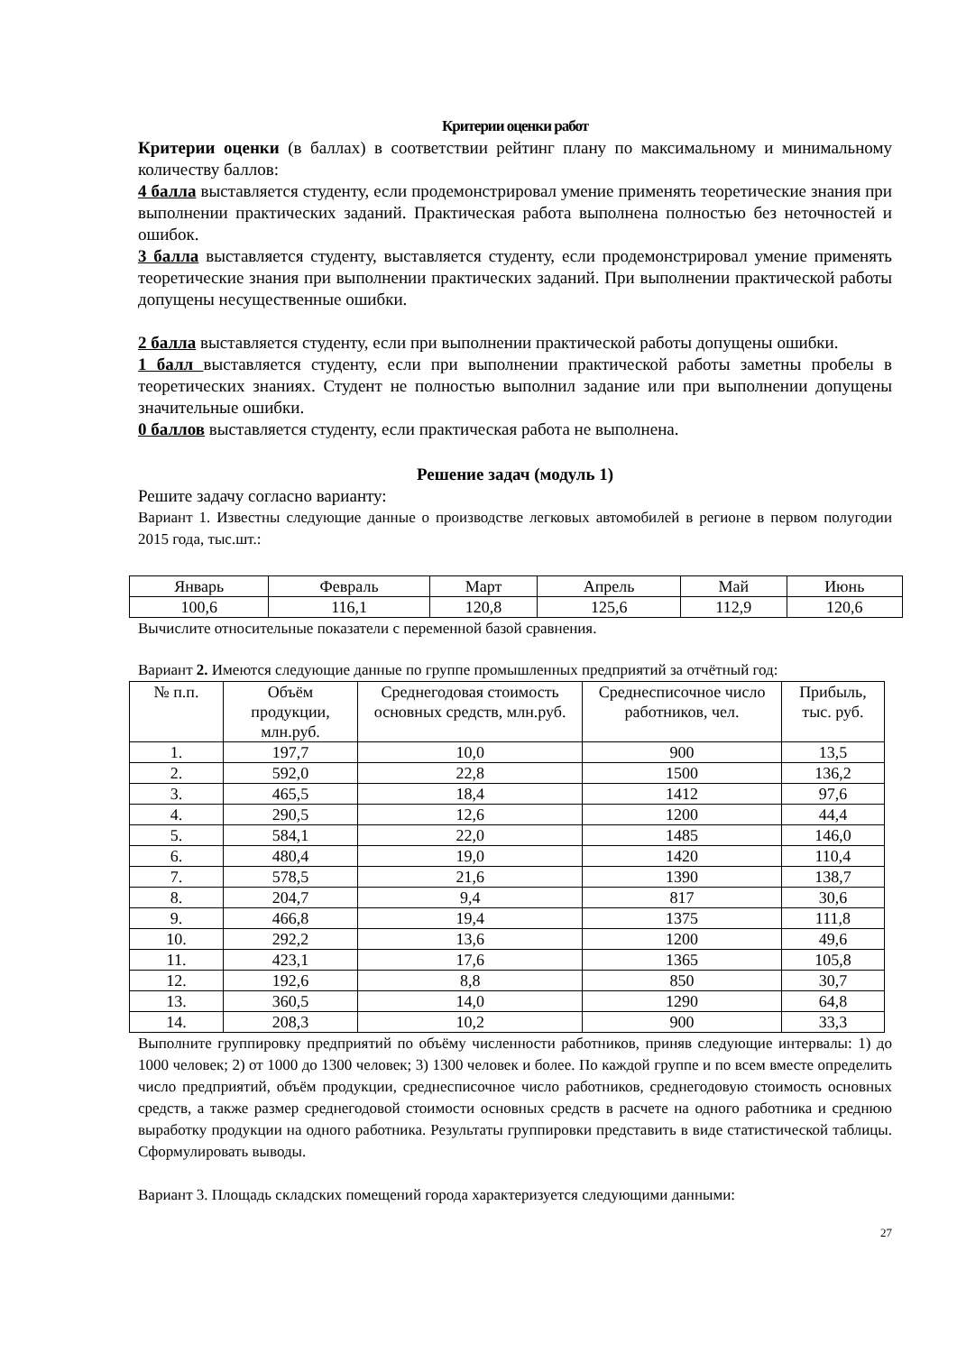Критерии оценки работ
Критерии оценки (в баллах) в соответствии рейтинг плану по максимальному и минимальному количеству баллов:
4 балла выставляется студенту, если продемонстрировал умение применять теоретические знания при выполнении практических заданий. Практическая работа выполнена полностью без неточностей и ошибок.
3 балла выставляется студенту, выставляется студенту, если продемонстрировал умение применять теоретические знания при выполнении практических заданий. При выполнении практической работы допущены несущественные ошибки.
2 балла выставляется студенту, если при выполнении практической работы допущены ошибки.
1 балл выставляется студенту, если при выполнении практической работы заметны пробелы в теоретических знаниях. Студент не полностью выполнил задание или при выполнении допущены значительные ошибки.
0 баллов выставляется студенту, если практическая работа не выполнена.
Решение задач (модуль 1)
Решите задачу согласно варианту:
Вариант 1. Известны следующие данные о производстве легковых автомобилей в регионе в первом полугодии 2015 года, тыс.шт.:
| Январь | Февраль | Март | Апрель | Май | Июнь |
| 100,6 | 116,1 | 120,8 | 125,6 | 112,9 | 120,6 |
Вычислите относительные показатели с переменной базой сравнения.
Вариант 2. Имеются следующие данные по группе промышленных предприятий за отчётный год:
| № п.п. | Объём продукции, млн.руб. | Среднегодовая стоимость основных средств, млн.руб. | Среднесписочное число работников, чел. | Прибыль, тыс. руб. |
| --- | --- | --- | --- | --- |
| 1. | 197,7 | 10,0 | 900 | 13,5 |
| 2. | 592,0 | 22,8 | 1500 | 136,2 |
| 3. | 465,5 | 18,4 | 1412 | 97,6 |
| 4. | 290,5 | 12,6 | 1200 | 44,4 |
| 5. | 584,1 | 22,0 | 1485 | 146,0 |
| 6. | 480,4 | 19,0 | 1420 | 110,4 |
| 7. | 578,5 | 21,6 | 1390 | 138,7 |
| 8. | 204,7 | 9,4 | 817 | 30,6 |
| 9. | 466,8 | 19,4 | 1375 | 111,8 |
| 10. | 292,2 | 13,6 | 1200 | 49,6 |
| 11. | 423,1 | 17,6 | 1365 | 105,8 |
| 12. | 192,6 | 8,8 | 850 | 30,7 |
| 13. | 360,5 | 14,0 | 1290 | 64,8 |
| 14. | 208,3 | 10,2 | 900 | 33,3 |
Выполните группировку предприятий по объёму численности работников, приняв следующие интервалы: 1) до 1000 человек; 2) от 1000 до 1300 человек; 3) 1300 человек и более. По каждой группе и по всем вместе определить число предприятий, объём продукции, среднесписочное число работников, среднегодовую стоимость основных средств, а также размер среднегодовой стоимости основных средств в расчете на одного работника и среднюю выработку продукции на одного работника. Результаты группировки представить в виде статистической таблицы. Сформулировать выводы.
Вариант 3. Площадь складских помещений города характеризуется следующими данными:
27